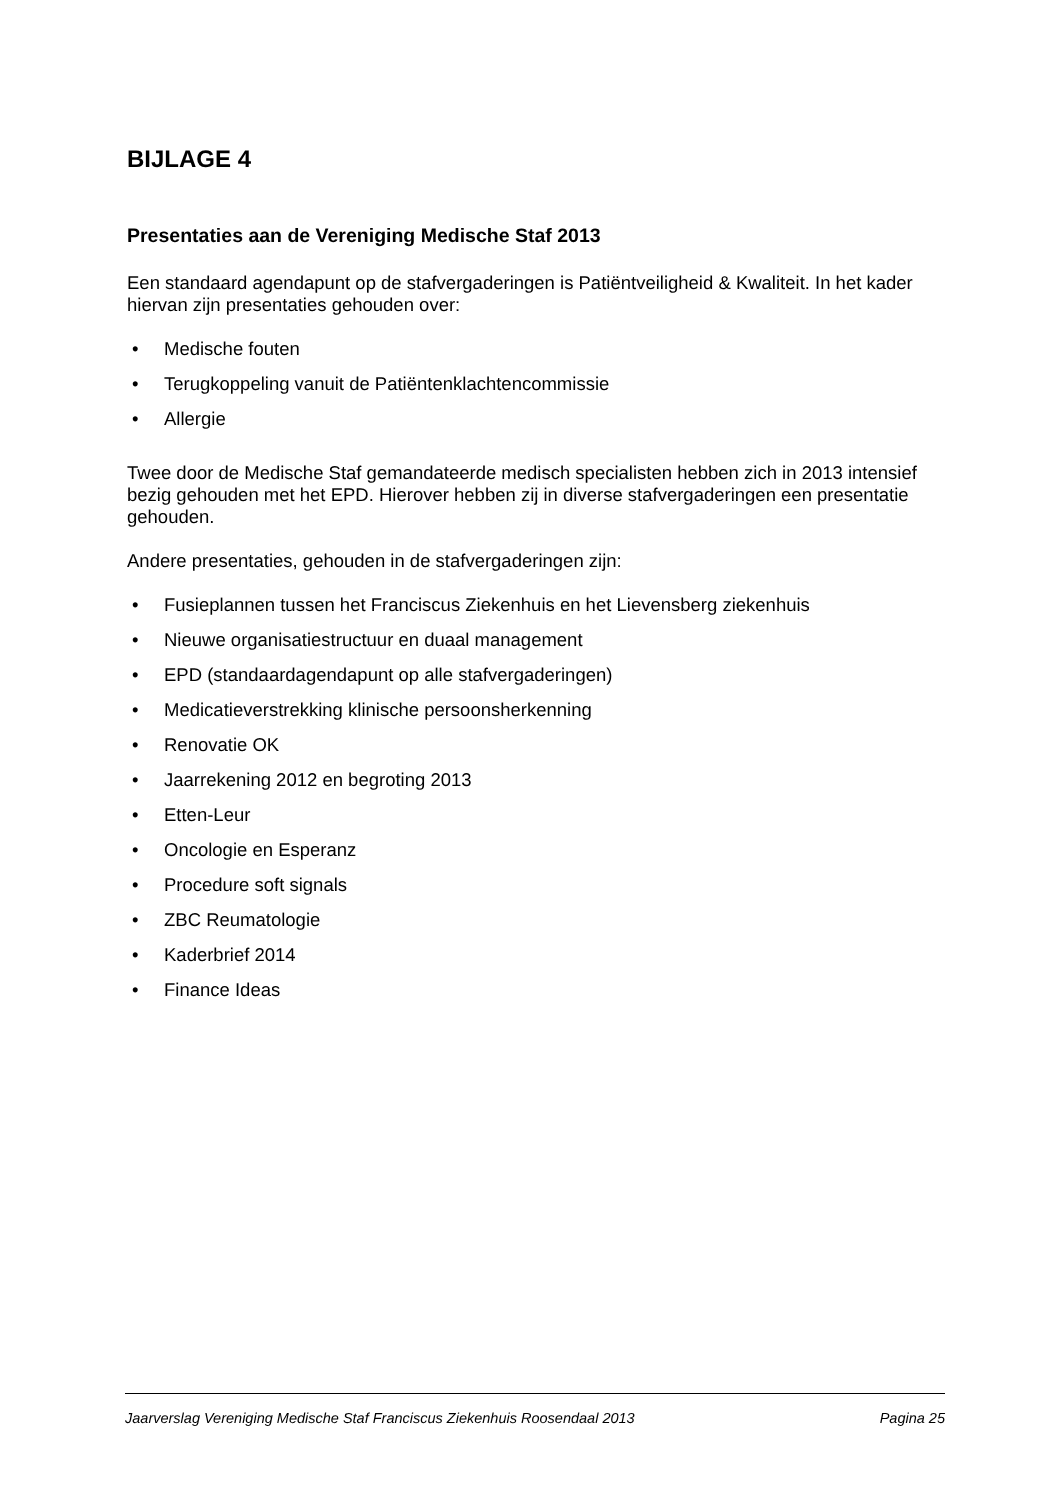BIJLAGE 4
Presentaties aan de Vereniging Medische Staf 2013
Een standaard agendapunt op de stafvergaderingen is Patiëntveiligheid & Kwaliteit. In het kader hiervan zijn presentaties gehouden over:
• Medische fouten
• Terugkoppeling vanuit de Patiëntenklachtencommissie
• Allergie
Twee door de Medische Staf gemandateerde medisch specialisten hebben zich in 2013 intensief bezig gehouden met het EPD. Hierover hebben zij in diverse stafvergaderingen een presentatie gehouden.
Andere presentaties, gehouden in de stafvergaderingen zijn:
• Fusieplannen tussen het Franciscus Ziekenhuis en het Lievensberg ziekenhuis
• Nieuwe organisatiestructuur en duaal management
• EPD (standaardagendapunt op alle stafvergaderingen)
• Medicatieverstrekking klinische persoonsherkenning
• Renovatie OK
• Jaarrekening 2012 en begroting 2013
• Etten-Leur
• Oncologie en Esperanz
• Procedure soft signals
• ZBC Reumatologie
• Kaderbrief 2014
• Finance Ideas
Jaarverslag Vereniging Medische Staf Franciscus Ziekenhuis Roosendaal 2013 Pagina 25